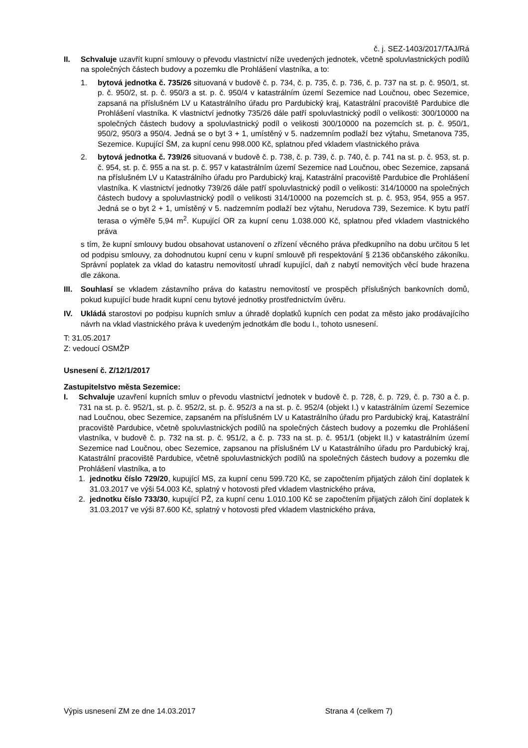č. j. SEZ-1403/2017/TAJ/Rá
II. Schvaluje uzavřít kupní smlouvy o převodu vlastnictví níže uvedených jednotek, včetně spoluvlastnických podílů na společných částech budovy a pozemku dle Prohlášení vlastníka, a to:
1. bytová jednotka č. 735/26 situovaná v budově č. p. 734, č. p. 735, č. p. 736, č. p. 737 na st. p. č. 950/1, st. p. č. 950/2, st. p. č. 950/3 a st. p. č. 950/4 v katastrálním území Sezemice nad Loučnou, obec Sezemice, zapsaná na příslušném LV u Katastrálního úřadu pro Pardubický kraj, Katastrální pracoviště Pardubice dle Prohlášení vlastníka. K vlastnictví jednotky 735/26 dále patří spoluvlastnický podíl o velikosti: 300/10000 na společných částech budovy a spoluvlastnický podíl o velikosti 300/10000 na pozemcích st. p. č. 950/1, 950/2, 950/3 a 950/4. Jedná se o byt 3 + 1, umístěný v 5. nadzemním podlaží bez výtahu, Smetanova 735, Sezemice. Kupující ŠM, za kupní cenu 998.000 Kč, splatnou před vkladem vlastnického práva
2. bytová jednotka č. 739/26 situovaná v budově č. p. 738, č. p. 739, č. p. 740, č. p. 741 na st. p. č. 953, st. p. č. 954, st. p. č. 955 a na st. p. č. 957 v katastrálním území Sezemice nad Loučnou, obec Sezemice, zapsaná na příslušném LV u Katastrálního úřadu pro Pardubický kraj, Katastrální pracoviště Pardubice dle Prohlášení vlastníka. K vlastnictví jednotky 739/26 dále patří spoluvlastnický podíl o velikosti: 314/10000 na společných částech budovy a spoluvlastnický podíl o velikosti 314/10000 na pozemcích st. p. č. 953, 954, 955 a 957. Jedná se o byt 2 + 1, umístěný v 5. nadzemním podlaží bez výtahu, Nerudova 739, Sezemice. K bytu patří terasa o výměře 5,94 m<sup>2</sup>. Kupující OR za kupní cenu 1.038.000 Kč, splatnou před vkladem vlastnického práva
s tím, že kupní smlouvy budou obsahovat ustanovení o zřízení věcného práva předkupního na dobu určitou 5 let od podpisu smlouvy, za dohodnutou kupní cenu v kupní smlouvě při respektování § 2136 občanského zákoníku. Správní poplatek za vklad do katastru nemovitostí uhradí kupující, daň z nabytí nemovitých věcí bude hrazena dle zákona.
III.
Souhlasí se vkladem zástavního práva do katastru nemovitostí ve prospěch příslušných bankovních domů, pokud kupující bude hradit kupní cenu bytové jednotky prostřednictvím úvěru.
IV. Ukládá starostovi po podpisu kupních smluv a úhradě doplatků kupních cen podat za město jako prodávajícího návrh na vklad vlastnického práva k uvedeným jednotkám dle bodu I., tohoto usnesení.
T: 31.05.2017
Z: vedoucí OSMŽP
Usnesení č. Z/12/1/2017
Zastupitelstvo města Sezemice:
I. Schvaluje uzavření kupních smluv o převodu vlastnictví jednotek v budově č. p. 728, č. p. 729, č. p. 730 a č. p. 731 na st. p. č. 952/1, st. p. č. 952/2, st. p. č. 952/3 a na st. p. č. 952/4 (objekt I.) v katastrálním území Sezemice nad Loučnou, obec Sezemice, zapsaném na příslušném LV u Katastrálního úřadu pro Pardubický kraj, Katastrální pracoviště Pardubice, včetně spoluvlastnických podílů na společných částech budovy a pozemku dle Prohlášení vlastníka, v budově č. p. 732 na st. p. č. 951/2, a č. p. 733 na st. p. č. 951/1 (objekt II.) v katastrálním území Sezemice nad Loučnou, obec Sezemice, zapsanou na příslušném LV u Katastrálního úřadu pro Pardubický kraj, Katastrální pracoviště Pardubice, včetně spoluvlastnických podílů na společných částech budovy a pozemku dle Prohlášení vlastníka, a to
1. jednotku číslo 729/20, kupující MS, za kupní cenu 599.720 Kč, se započtením přijatých záloh činí doplatek k 31.03.2017 ve výši 54.003 Kč, splatný v hotovosti před vkladem vlastnického práva,
2. jednotku číslo 733/30, kupující PŽ, za kupní cenu 1.010.100 Kč se započtením přijatých záloh činí doplatek k 31.03.2017 ve výši 87.600 Kč, splatný v hotovosti před vkladem vlastnického práva,
Výpis usnesení ZM ze dne 14.03.2017 Strana 4 (celkem 7)